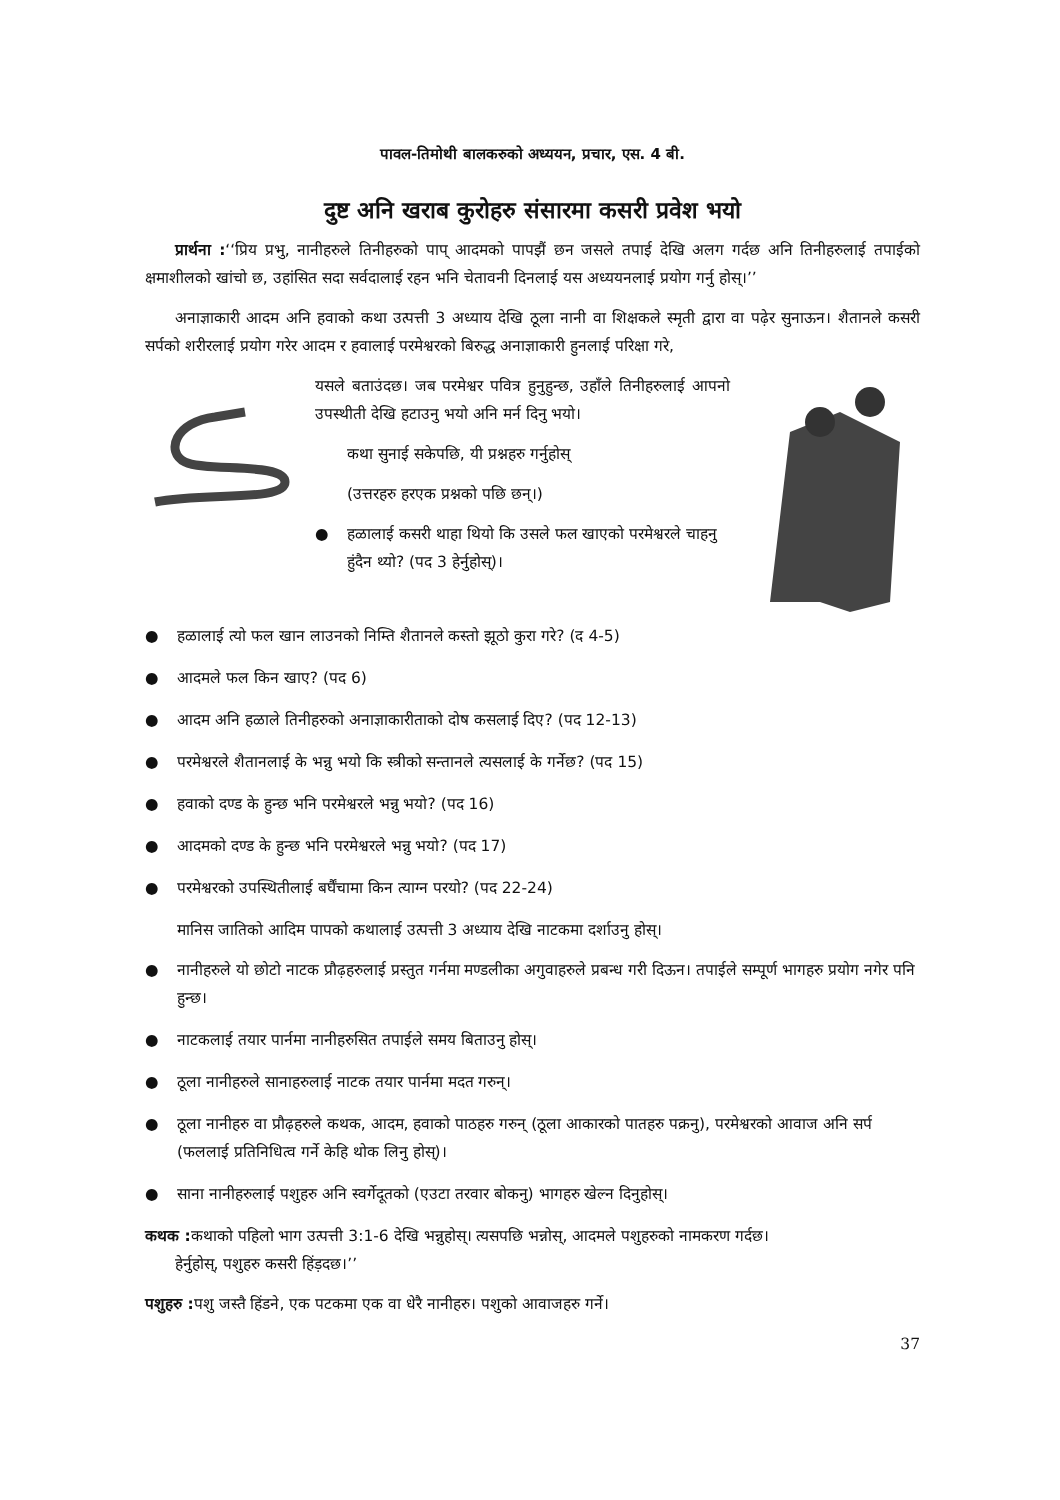पावल-तिमोथी बालकरुको अध्ययन, प्रचार, एस. 4 बी.
दुष्ट अनि खराब कुरोहरु संसारमा कसरी प्रवेश भयो
प्रार्थना :‘‘प्रिय प्रभु, नानीहरुले तिनीहरुको पाप् आदमको पापझैं छन जसले तपाई देखि अलग गर्दछ अनि तिनीहरुलाई तपाईको क्षमाशीलको खांचो छ, उहांसित सदा सर्वदालाई रहन भनि चेतावनी दिनलाई यस अध्ययनलाई प्रयोग गर्नु होस्।’’
अनाज्ञाकारी आदम अनि हवाको कथा उत्पत्ती 3 अध्याय देखि ठूला नानी वा शिक्षकले स्मृती द्वारा वा पढ़ेर सुनाऊन। शैतानले कसरी सर्पको शरीरलाई प्रयोग गरेर आदम र हवालाई परमेश्वरको बिरुद्ध अनाज्ञाकारी हुनलाई परिक्षा गरे,
यसले बताउंदछ। जब परमेश्वर पवित्र हुनुहुन्छ, उहाँले तिनीहरुलाई आपनो उपस्थीती देखि हटाउनु भयो अनि मर्न दिनु भयो।
कथा सुनाई सकेपछि, यी प्रश्नहरु गर्नुहोस्
(उत्तरहरु हरएक प्रश्नको पछि छन्।)
● हळालाई कसरी थाहा थियो कि उसले फल खाएको परमेश्वरले चाहनु हुंदैन थ्यो? (पद 3 हेर्नुहोस्)।
● हळालाई त्यो फल खान लाउनको निम्ति शैतानले कस्तो झूठो कुरा गरे? (द 4-5)
● आदमले फल किन खाए? (पद 6)
● आदम अनि हळाले तिनीहरुको अनाज्ञाकारीताको दोष कसलाई दिए? (पद 12-13)
● परमेश्वरले शैतानलाई के भन्नु भयो कि स्त्रीको सन्तानले त्यसलाई के गर्नेछ? (पद 15)
● हवाको दण्ड के हुन्छ भनि परमेश्वरले भन्नु भयो? (पद 16)
● आदमको दण्ड के हुन्छ भनि परमेश्वरले भन्नु भयो? (पद 17)
● परमेश्वरको उपस्थितीलाई बर्घैंचामा किन त्याग्न परयो? (पद 22-24)
मानिस जातिको आदिम पापको कथालाई उत्पत्ती 3 अध्याय देखि नाटकमा दर्शाउनु होस्।
● नानीहरुले यो छोटो नाटक प्रौढ़हरुलाई प्रस्तुत गर्नमा मण्डलीका अगुवाहरुले प्रबन्ध गरी दिऊन। तपाईले सम्पूर्ण भागहरु प्रयोग नगेर पनि हुन्छ।
● नाटकलाई तयार पार्नमा नानीहरुसित तपाईले समय बिताउनु होस्।
● ठूला नानीहरुले सानाहरुलाई नाटक तयार पार्नमा मदत गरुन्।
● ठूला नानीहरु वा प्रौढ़हरुले कथक, आदम, हवाको पाठहरु गरुन् (ठूला आकारको पातहरु पक्रनु), परमेश्वरको आवाज अनि सर्प (फललाई प्रतिनिधित्व गर्ने केहि थोक लिनु होस्)।
● साना नानीहरुलाई पशुहरु अनि स्वर्गेदूतको (एउटा तरवार बोकनु) भागहरु खेल्न दिनुहोस्।
कथक : कथाको पहिलो भाग उत्पत्ती 3:1-6 देखि भन्नुहोस्। त्यसपछि भन्नोस्, आदमले पशुहरुको नामकरण गर्दछ।
हेर्नुहोस्, पशुहरु कसरी हिंड़दछ।’’
पशुहरु : पशु जस्तै हिंडने, एक पटकमा एक वा धेरै नानीहरु। पशुको आवाजहरु गर्ने।
37